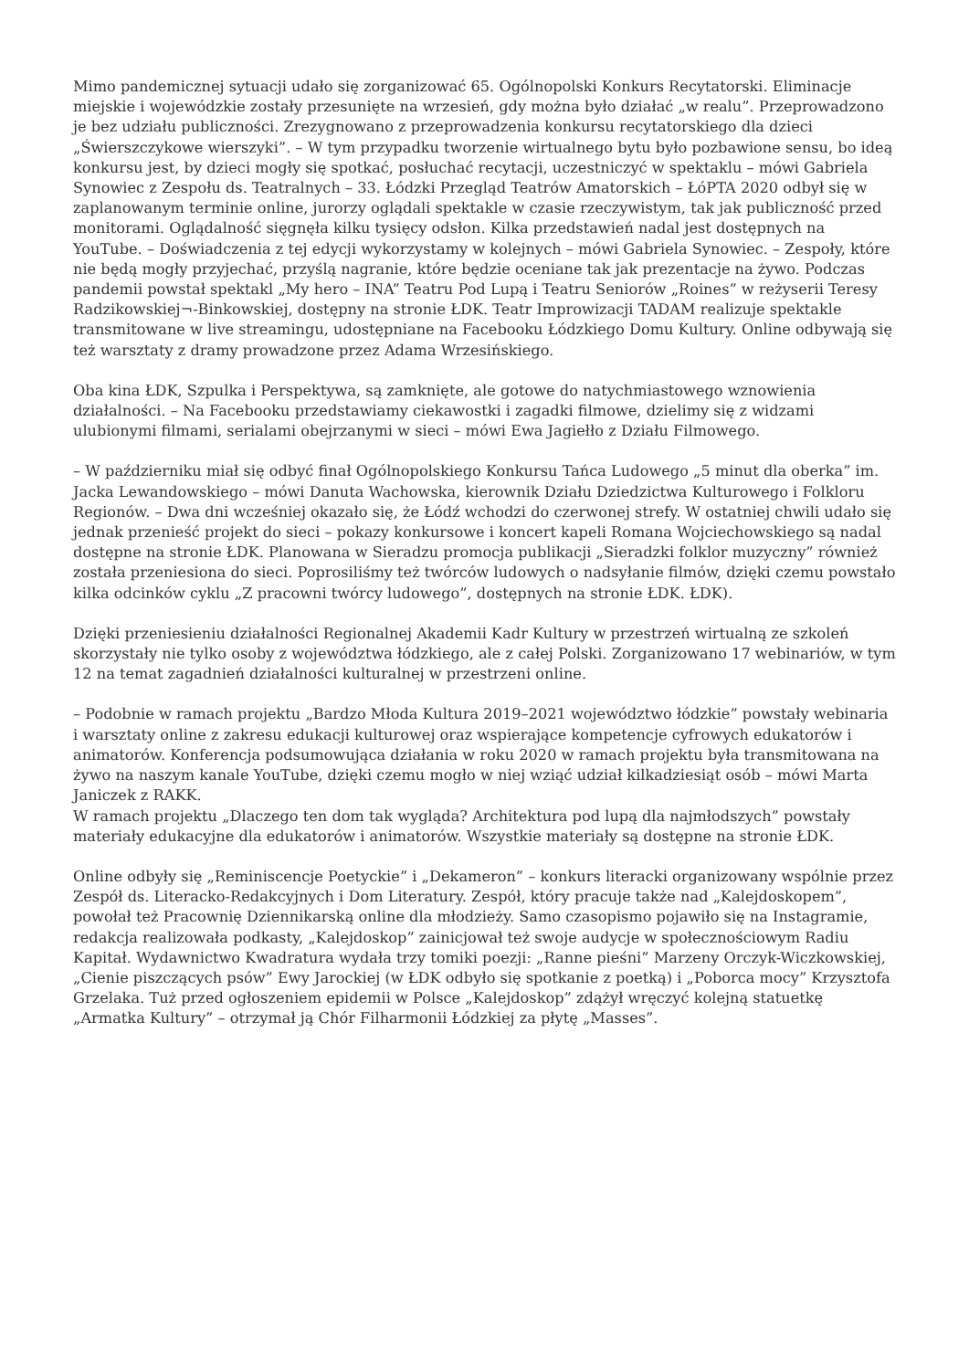Mimo pandemicznej sytuacji udało się zorganizować 65. Ogólnopolski Konkurs Recytatorski. Eliminacje miejskie i wojewódzkie zostały przesunięte na wrzesień, gdy można było działać „w realu”. Przeprowadzono je bez udziału publiczności. Zrezygnowano z przeprowadzenia konkursu recytatorskiego dla dzieci „Świerszczykowe wierszyki”. – W tym przypadku tworzenie wirtualnego bytu było pozbawione sensu, bo ideą konkursu jest, by dzieci mogły się spotkać, posłuchać recytacji, uczestniczyć w spektaklu – mówi Gabriela Synowiec z Zespołu ds. Teatralnych – 33. Łódzki Przegląd Teatrów Amatorskich – ŁóPTA 2020 odbył się w zaplanowanym terminie online, jurorzy oglądali spektakle w czasie rzeczywistym, tak jak publiczność przed monitorami. Oglądalność sięgnęła kilku tysięcy odsłon. Kilka przedstawień nadal jest dostępnych na YouTube. – Doświadczenia z tej edycji wykorzystamy w kolejnych – mówi Gabriela Synowiec. – Zespoły, które nie będą mogły przyjechać, przyślą nagranie, które będzie oceniane tak jak prezentacje na żywo. Podczas pandemii powstał spektakl „My hero – INA” Teatru Pod Lupą i Teatru Seniorów „Roines” w reżyserii Teresy Radzikowskiej¬-Binkowskiej, dostępny na stronie ŁDK. Teatr Improwizacji TADAM realizuje spektakle transmitowane w live streamingu, udostępniane na Facebooku Łódzkiego Domu Kultury. Online odbywają się też warsztaty z dramy prowadzone przez Adama Wrzesińskiego.
Oba kina ŁDK, Szpulka i Perspektywa, są zamknięte, ale gotowe do natychmiastowego wznowienia działalności. – Na Facebooku przedstawiamy ciekawostki i zagadki filmowe, dzielimy się z widzami ulubionymi filmami, serialami obejrzanymi w sieci – mówi Ewa Jagiełło z Działu Filmowego.
– W październiku miał się odbyć finał Ogólnopolskiego Konkursu Tańca Ludowego „5 minut dla oberka” im. Jacka Lewandowskiego – mówi Danuta Wachowska, kierownik Działu Dziedzictwa Kulturowego i Folkloru Regionów. – Dwa dni wcześniej okazało się, że Łódź wchodzi do czerwonej strefy. W ostatniej chwili udało się jednak przenieść projekt do sieci – pokazy konkursowe i koncert kapeli Romana Wojciechowskiego są nadal dostępne na stronie ŁDK. Planowana w Sieradzu promocja publikacji „Sieradzki folklor muzyczny” również została przeniesiona do sieci. Poprosiliśmy też twórców ludowych o nadsyłanie filmów, dzięki czemu powstało kilka odcinków cyklu „Z pracowni twórcy ludowego”, dostępnych na stronie ŁDK. ŁDK).
Dzięki przeniesieniu działalności Regionalnej Akademii Kadr Kultury w przestrzeń wirtualną ze szkoleń skorzystały nie tylko osoby z województwa łódzkiego, ale z całej Polski. Zorganizowano 17 webinariów, w tym 12 na temat zagadnień działalności kulturalnej w przestrzeni online.
– Podobnie w ramach projektu „Bardzo Młoda Kultura 2019–2021 województwo łódzkie” powstały webinaria i warsztaty online z zakresu edukacji kulturowej oraz wspierające kompetencje cyfrowych edukatorów i animatorów. Konferencja podsumowująca działania w roku 2020 w ramach projektu była transmitowana na żywo na naszym kanale YouTube, dzięki czemu mogło w niej wziąć udział kilkadziesiąt osób – mówi Marta Janiczek z RAKK.
W ramach projektu „Dlaczego ten dom tak wygląda? Architektura pod lupą dla najmłodszych” powstały materiały edukacyjne dla edukatorów i animatorów. Wszystkie materiały są dostępne na stronie ŁDK.
Online odbyły się „Reminiscencje Poetyckie” i „Dekameron” – konkurs literacki organizowany wspólnie przez Zespół ds. Literacko-Redakcyjnych i Dom Literatury. Zespół, który pracuje także nad „Kalejdoskopem”, powołał też Pracownię Dziennikarską online dla młodzieży. Samo czasopismo pojawiło się na Instagramie, redakcja realizowała podkasty, „Kalejdoskop” zainicjował też swoje audycje w społecznościowym Radiu Kapitał. Wydawnictwo Kwadratura wydała trzy tomiki poezji: „Ranne pieśni” Marzeny Orczyk-Wiczkowskiej, „Cienie piszczących psów” Ewy Jarockiej (w ŁDK odbyło się spotkanie z poetką) i „Poborca mocy” Krzysztofa Grzelaka. Tuż przed ogłoszeniem epidemii w Polsce „Kalejdoskop” zdążył wręczyć kolejną statuetkę „Armatka Kultury” – otrzymał ją Chór Filharmonii Łódzkiej za płytę „Masses”.